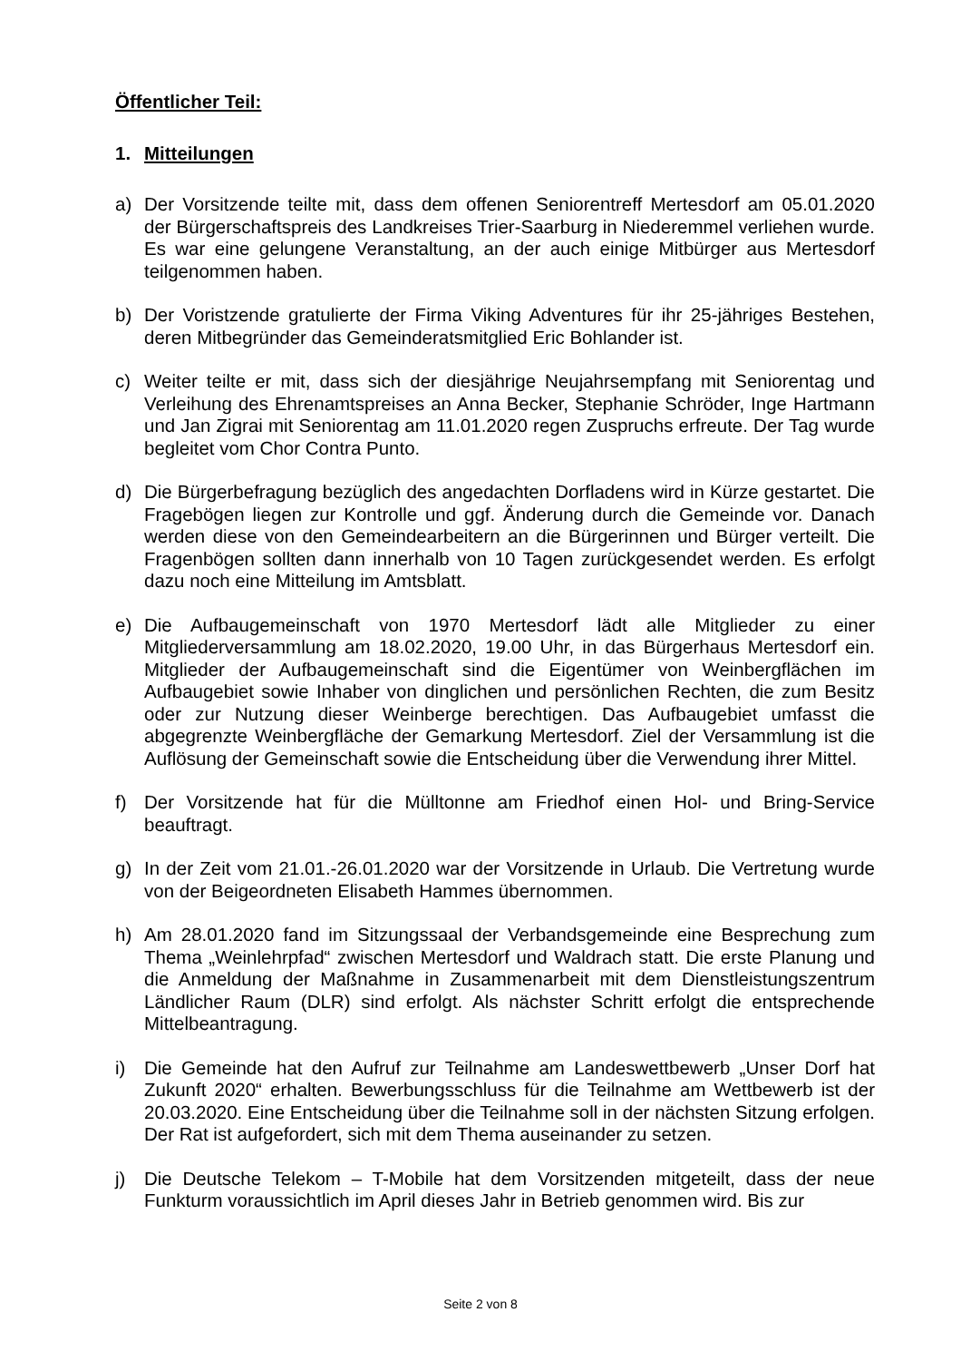Öffentlicher Teil:
1. Mitteilungen
a) Der Vorsitzende teilte mit, dass dem offenen Seniorentreff Mertesdorf am 05.01.2020 der Bürgerschaftspreis des Landkreises Trier-Saarburg in Niederemmel verliehen wurde. Es war eine gelungene Veranstaltung, an der auch einige Mitbürger aus Mertesdorf teilgenommen haben.
b) Der Voristzende gratulierte der Firma Viking Adventures für ihr 25-jähriges Bestehen, deren Mitbegründer das Gemeinderatsmitglied Eric Bohlander ist.
c) Weiter teilte er mit, dass sich der diesjährige Neujahrsempfang mit Seniorentag und Verleihung des Ehrenamtspreises an Anna Becker, Stephanie Schröder, Inge Hartmann und Jan Zigrai mit Seniorentag am 11.01.2020 regen Zuspruchs erfreute. Der Tag wurde begleitet vom Chor Contra Punto.
d) Die Bürgerbefragung bezüglich des angedachten Dorfladens wird in Kürze gestartet. Die Fragebögen liegen zur Kontrolle und ggf. Änderung durch die Gemeinde vor. Danach werden diese von den Gemeindearbeitern an die Bürgerinnen und Bürger verteilt. Die Fragenbögen sollten dann innerhalb von 10 Tagen zurückgesendet werden. Es erfolgt dazu noch eine Mitteilung im Amtsblatt.
e) Die Aufbaugemeinschaft von 1970 Mertesdorf lädt alle Mitglieder zu einer Mitgliederversammlung am 18.02.2020, 19.00 Uhr, in das Bürgerhaus Mertesdorf ein. Mitglieder der Aufbaugemeinschaft sind die Eigentümer von Weinbergflächen im Aufbaugebiet sowie Inhaber von dinglichen und persönlichen Rechten, die zum Besitz oder zur Nutzung dieser Weinberge berechtigen. Das Aufbaugebiet umfasst die abgegrenzte Weinbergfläche der Gemarkung Mertesdorf. Ziel der Versammlung ist die Auflösung der Gemeinschaft sowie die Entscheidung über die Verwendung ihrer Mittel.
f) Der Vorsitzende hat für die Mülltonne am Friedhof einen Hol- und Bring-Service beauftragt.
g) In der Zeit vom 21.01.-26.01.2020 war der Vorsitzende in Urlaub. Die Vertretung wurde von der Beigeordneten Elisabeth Hammes übernommen.
h) Am 28.01.2020 fand im Sitzungssaal der Verbandsgemeinde eine Besprechung zum Thema „Weinlehrpfad“ zwischen Mertesdorf und Waldrach statt. Die erste Planung und die Anmeldung der Maßnahme in Zusammenarbeit mit dem Dienstleistungszentrum Ländlicher Raum (DLR) sind erfolgt. Als nächster Schritt erfolgt die entsprechende Mittelbeantragung.
i) Die Gemeinde hat den Aufruf zur Teilnahme am Landeswettbewerb „Unser Dorf hat Zukunft 2020“ erhalten. Bewerbungsschluss für die Teilnahme am Wettbewerb ist der 20.03.2020. Eine Entscheidung über die Teilnahme soll in der nächsten Sitzung erfolgen. Der Rat ist aufgefordert, sich mit dem Thema auseinander zu setzen.
j) Die Deutsche Telekom – T-Mobile hat dem Vorsitzenden mitgeteilt, dass der neue Funkturm voraussichtlich im April dieses Jahr in Betrieb genommen wird. Bis zur
Seite 2 von 8